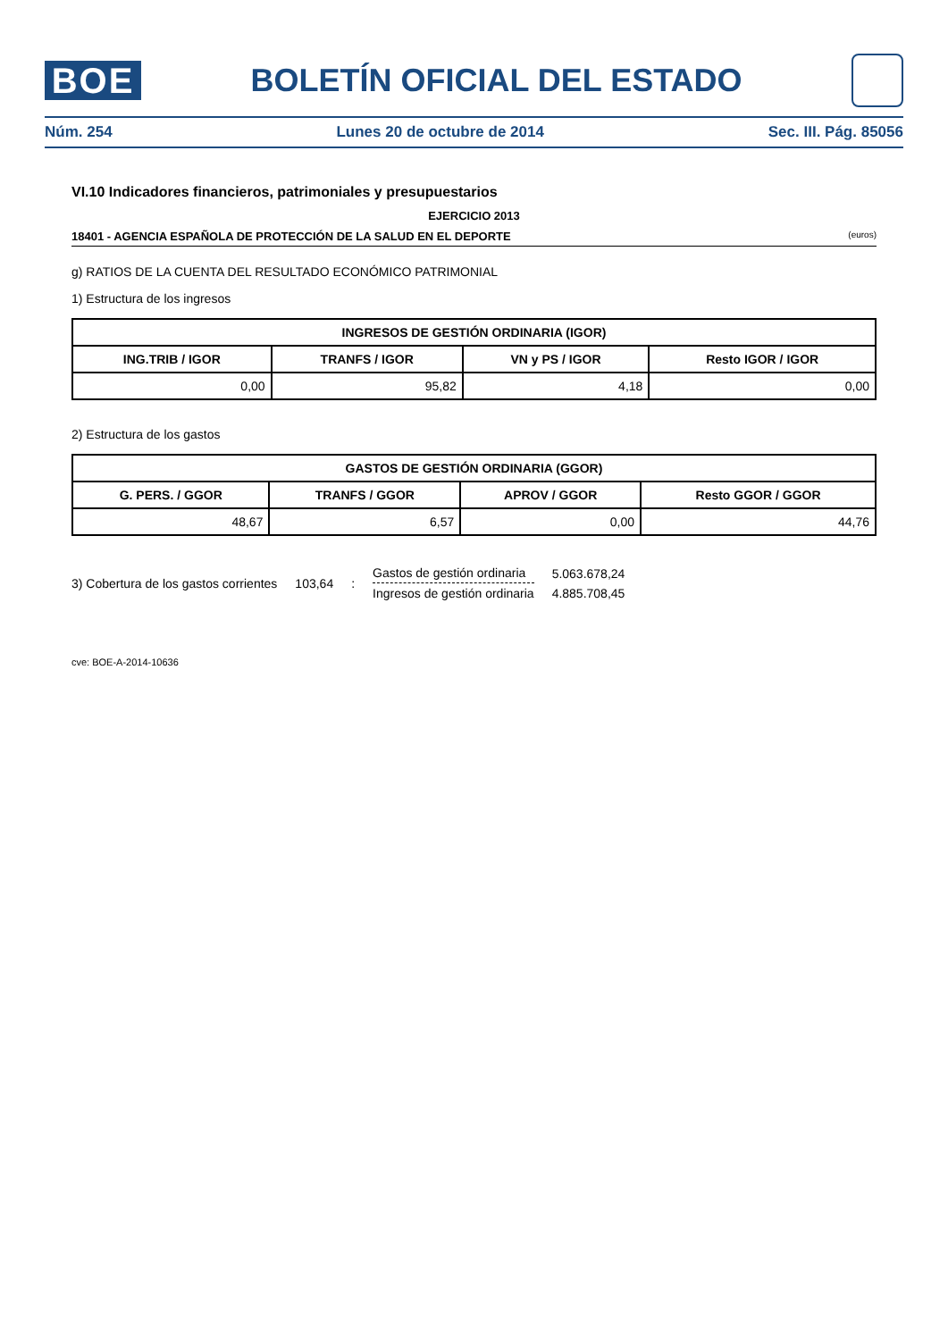BOE
BOLETÍN OFICIAL DEL ESTADO
Núm. 254 Lunes 20 de octubre de 2014 Sec. III. Pág. 85056
VI.10 Indicadores financieros, patrimoniales y presupuestarios
EJERCICIO 2013
18401 - AGENCIA ESPAÑOLA DE PROTECCIÓN DE LA SALUD EN EL DEPORTE (euros)
g) RATIOS DE LA CUENTA DEL RESULTADO ECONÓMICO PATRIMONIAL
1) Estructura de los ingresos
| INGRESOS DE GESTIÓN ORDINARIA (IGOR) | | | |
| --- | --- | --- | --- |
| ING.TRIB / IGOR | TRANFS / IGOR | VN y PS / IGOR | Resto IGOR / IGOR |
| 0,00 | 95,82 | 4,18 | 0,00 |
2) Estructura de los gastos
| GASTOS DE GESTIÓN ORDINARIA (GGOR) | | | |
| --- | --- | --- | --- |
| G. PERS. / GGOR | TRANFS / GGOR | APROV / GGOR | Resto GGOR / GGOR |
| 48,67 | 6,57 | 0,00 | 44,76 |
3) Cobertura de los gastos corrientes 103,64:
Gastos de gestión ordinaria
Ingresos de gestión ordinaria
5.063.678,24
4.885.708,45
cve: BOE-A-2014-10636